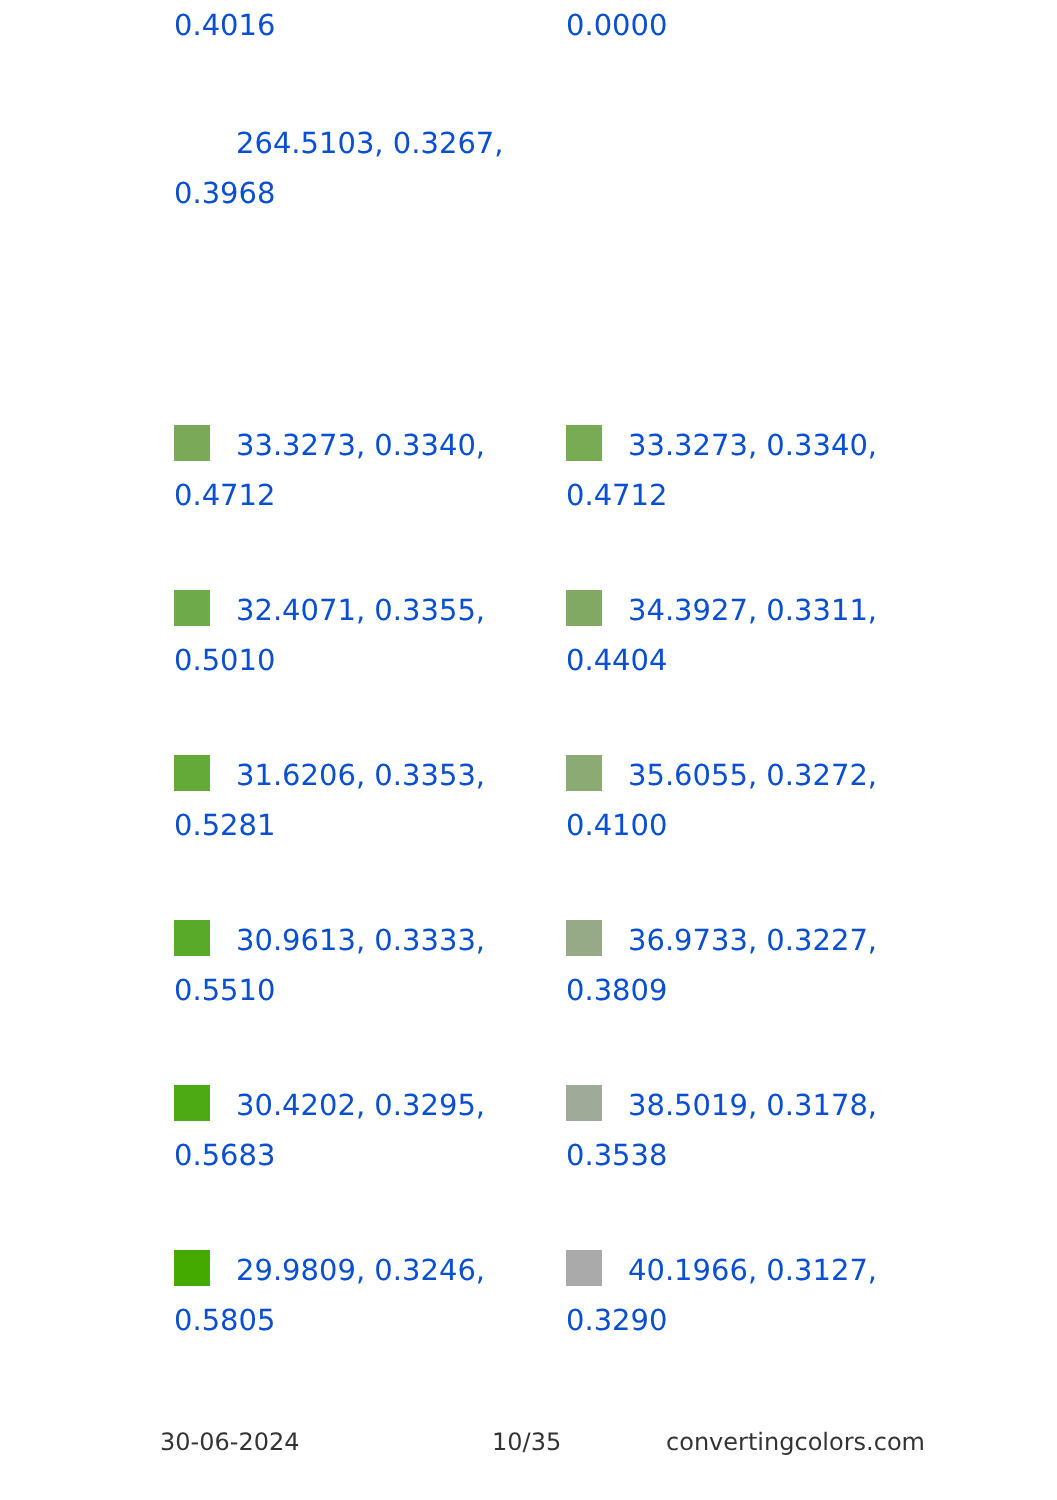0.4016 0.0000
264.5103, 0.3267, 0.3968
33.3273, 0.3340, 0.4712
33.3273, 0.3340, 0.4712
32.4071, 0.3355, 0.5010
34.3927, 0.3311, 0.4404
31.6206, 0.3353, 0.5281
35.6055, 0.3272, 0.4100
30.9613, 0.3333, 0.5510
36.9733, 0.3227, 0.3809
30.4202, 0.3295, 0.5683
38.5019, 0.3178, 0.3538
29.9809, 0.3246, 0.5805
40.1966, 0.3127, 0.3290
30-06-2024 10/35 convertingcolors.com